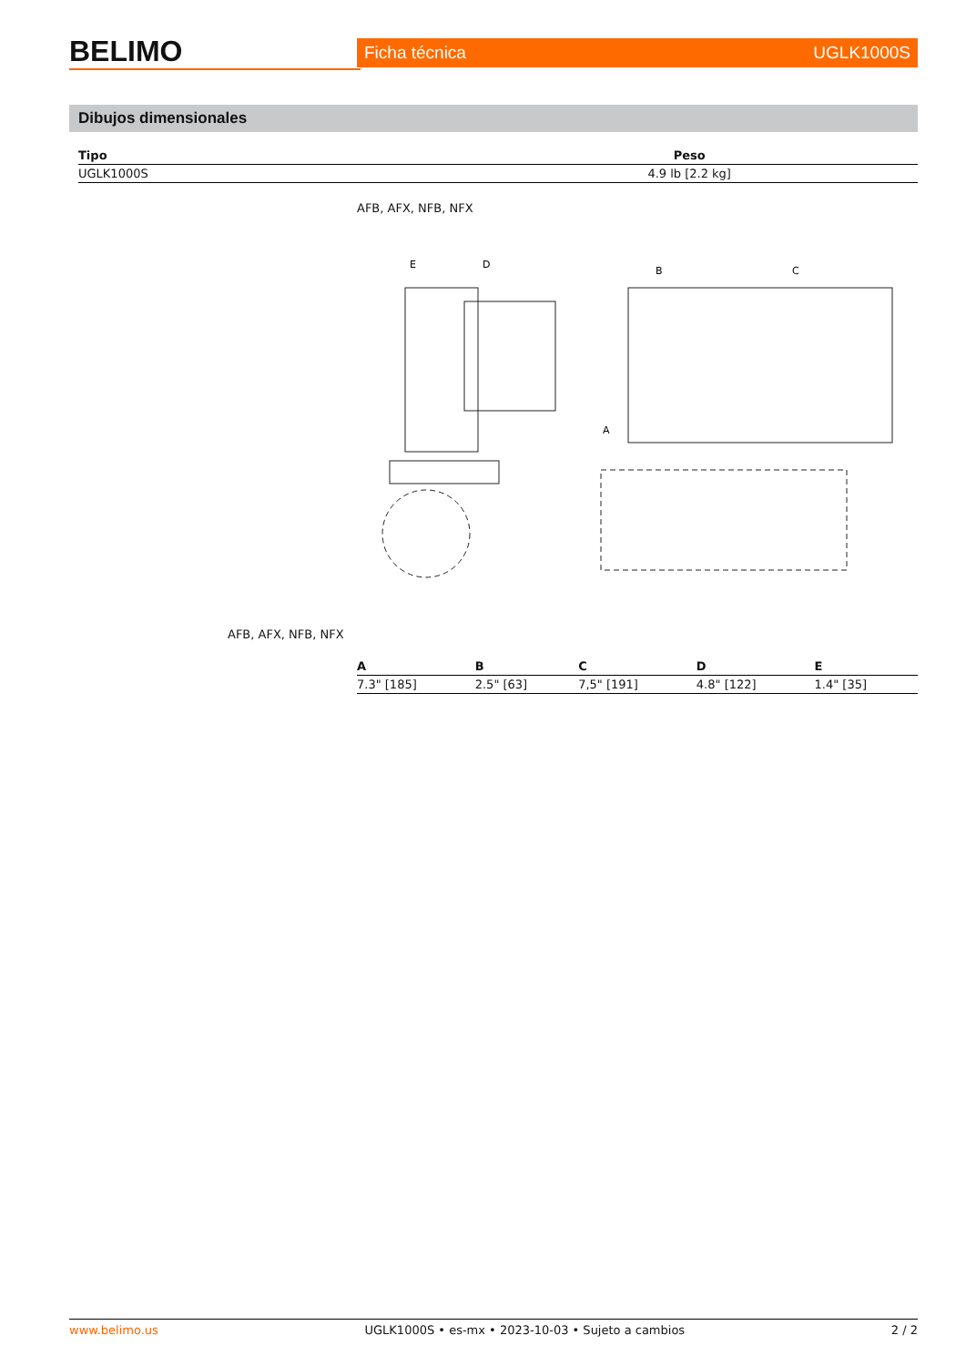BELIMO
Ficha técnica UGLK1000S
Dibujos dimensionales
| Tipo | Peso |
| --- | --- |
| UGLK1000S | 4.9 lb [2.2 kg] |
AFB, AFX, NFB, NFX
E
D
B
C
A
AFB, AFX, NFB, NFX
| A | B | C | D | E |
| --- | --- | --- | --- | --- |
| 7.3" [185] | 2.5" [63] | 7,5" [191] | 4.8" [122] | 1.4" [35] |
www.belimo.us UGLK1000S • es-mx • 2023-10-03 • Sujeto a cambios 2 / 2